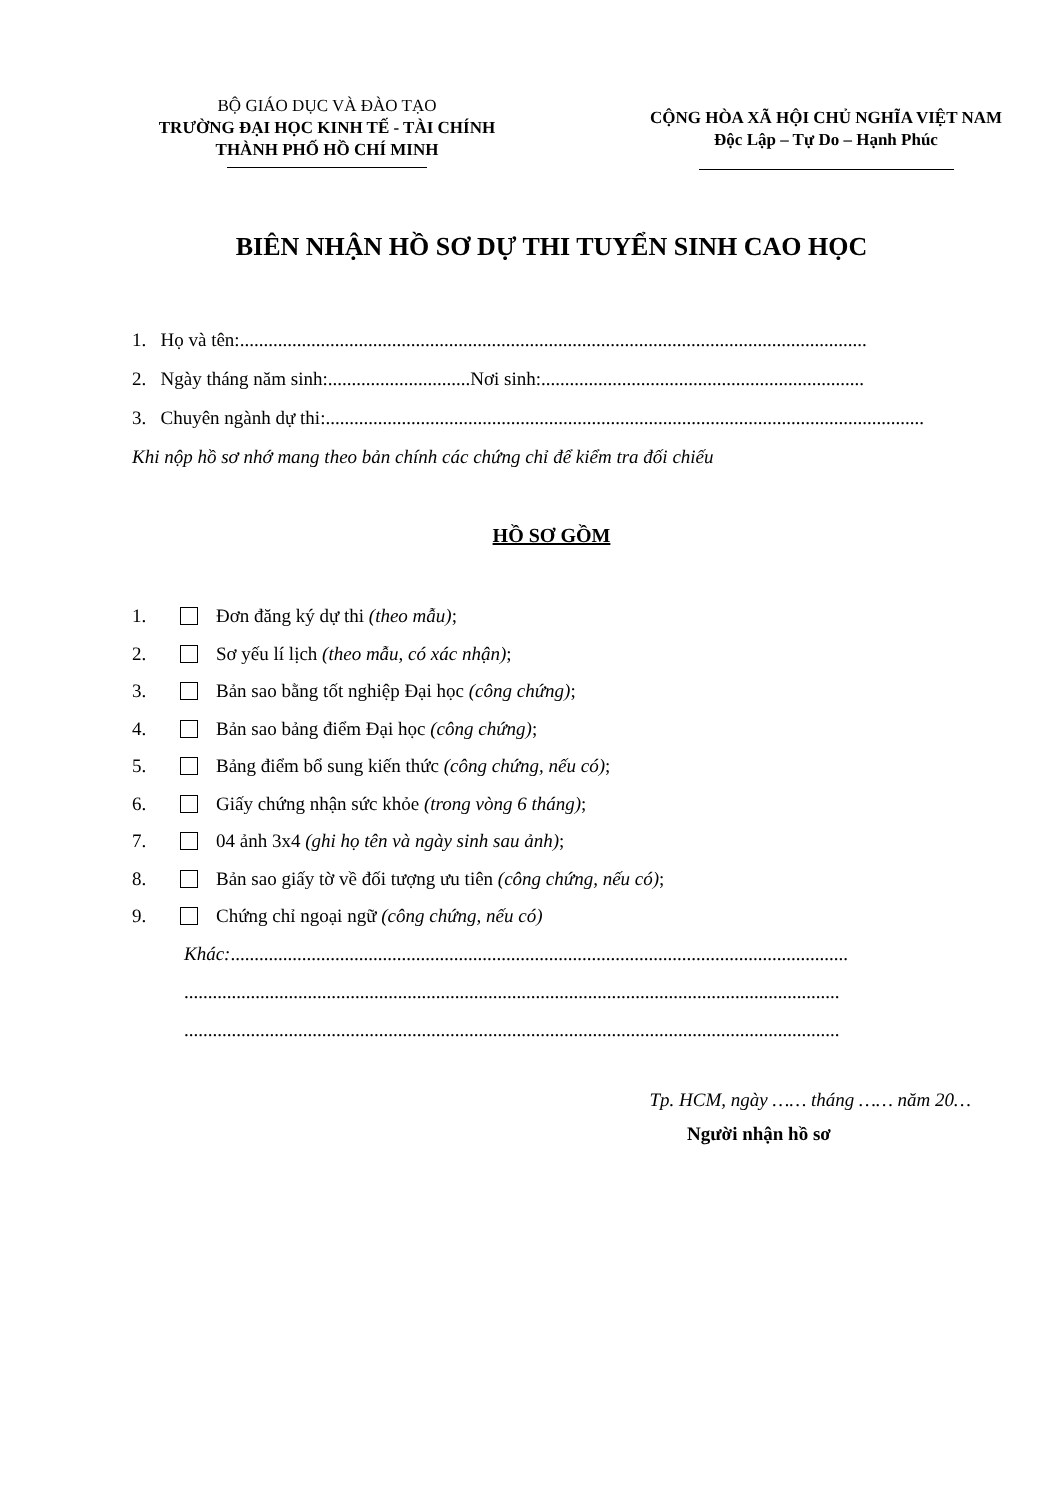BỘ GIÁO DỤC VÀ ĐÀO TẠO
TRƯỜNG ĐẠI HỌC KINH TẾ - TÀI CHÍNH
THÀNH PHỐ HỒ CHÍ MINH
CỘNG HÒA XÃ HỘI CHỦ NGHĨA VIỆT NAM
Độc Lập – Tự Do – Hạnh Phúc
BIÊN NHẬN HỒ SƠ DỰ THI TUYỂN SINH CAO HỌC
1. Họ và tên: ....................................................................................................................................
2. Ngày tháng năm sinh:..............................Nơi sinh: ....................................................................
3. Chuyên ngành dự thi: ..............................................................................................................................
Khi nộp hồ sơ nhớ mang theo bản chính các chứng chỉ để kiểm tra đối chiếu
HỒ SƠ GỒM
1. Đơn đăng ký dự thi (theo mẫu);
2. Sơ yếu lí lịch (theo mẫu, có xác nhận);
3. Bản sao bằng tốt nghiệp Đại học (công chứng);
4. Bản sao bảng điểm Đại học (công chứng);
5. Bảng điểm bổ sung kiến thức (công chứng, nếu có);
6. Giấy chứng nhận sức khỏe (trong vòng 6 tháng);
7. 04 ảnh 3x4 (ghi họ tên và ngày sinh sau ảnh);
8. Bản sao giấy tờ về đối tượng ưu tiên (công chứng, nếu có);
9. Chứng chỉ ngoại ngữ (công chứng, nếu có)
Khác: ..................................................................................................................................
..........................................................................................................................................
..........................................................................................................................................
Tp. HCM, ngày …… tháng …… năm 20…
Người nhận hồ sơ